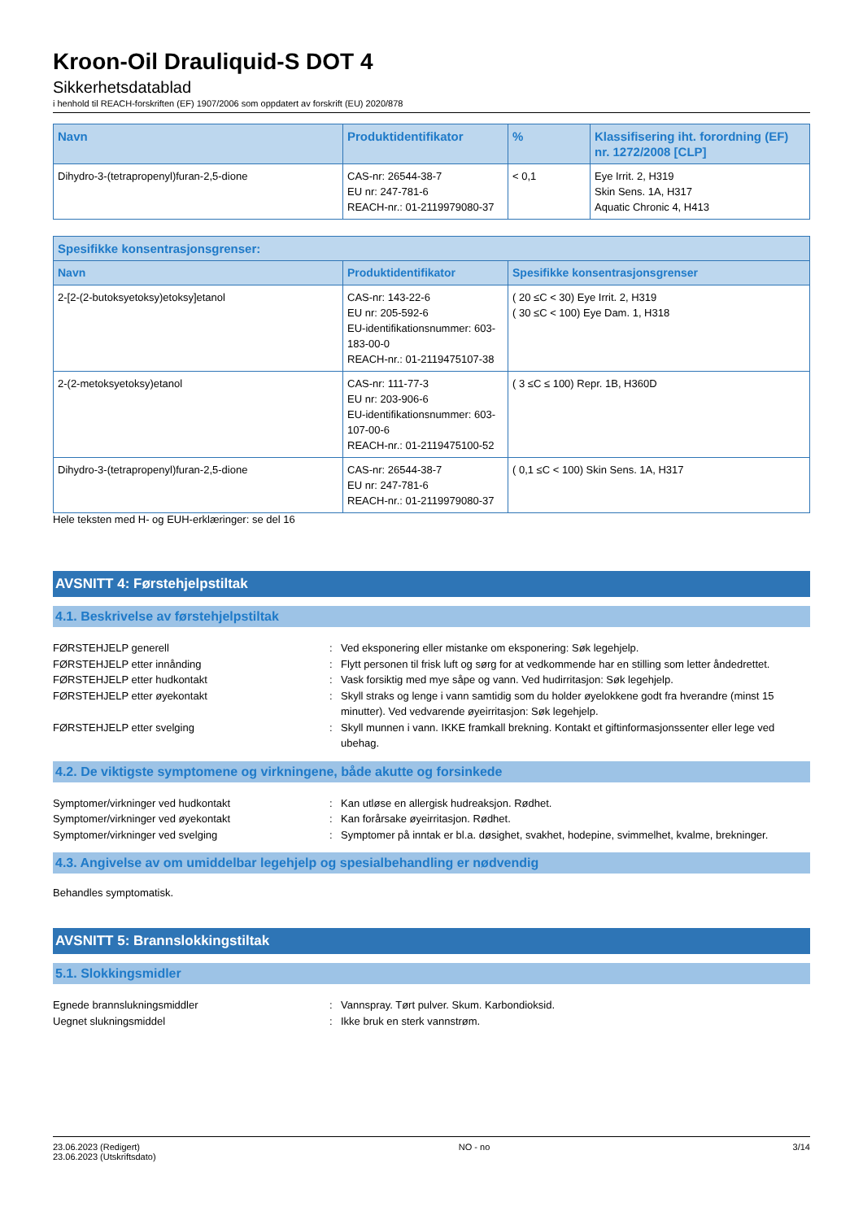Kroon-Oil Drauliquid-S DOT 4
Sikkerhetsdatablad
i henhold til REACH-forskriften (EF) 1907/2006 som oppdatert av forskrift (EU) 2020/878
| Navn | Produktidentifikator | % | Klassifisering iht. forordning (EF) nr. 1272/2008 [CLP] |
| --- | --- | --- | --- |
| Dihydro-3-(tetrapropenyl)furan-2,5-dione | CAS-nr: 26544-38-7 EU nr: 247-781-6 REACH-nr.: 01-2119979080-37 | < 0,1 | Eye Irrit. 2, H319 Skin Sens. 1A, H317 Aquatic Chronic 4, H413 |
| Spesifikke konsentrasjonsgrenser: | | |
| --- | --- | --- |
| Navn | Produktidentifikator | Spesifikke konsentrasjonsgrenser |
| 2-[2-(2-butoksyetoksy)etoksy]etanol | CAS-nr: 143-22-6 EU nr: 205-592-6 EU-identifikationsnummer: 603-183-00-0 REACH-nr.: 01-2119475107-38 | ( 20 ≤C < 30) Eye Irrit. 2, H319 ( 30 ≤C < 100) Eye Dam. 1, H318 |
| 2-(2-metoksyetoksy)etanol | CAS-nr: 111-77-3 EU nr: 203-906-6 EU-identifikationsnummer: 603-107-00-6 REACH-nr.: 01-2119475100-52 | ( 3 ≤C ≤ 100) Repr. 1B, H360D |
| Dihydro-3-(tetrapropenyl)furan-2,5-dione | CAS-nr: 26544-38-7 EU nr: 247-781-6 REACH-nr.: 01-2119979080-37 | ( 0,1 ≤C < 100) Skin Sens. 1A, H317 |
Hele teksten med H- og EUH-erklæringer: se del 16
AVSNITT 4: Førstehjelpstiltak
4.1. Beskrivelse av førstehjelpstiltak
FØRSTEHJELP generell : Ved eksponering eller mistanke om eksponering: Søk legehjelp.
FØRSTEHJELP etter innånding : Flytt personen til frisk luft og sørg for at vedkommende har en stilling som letter åndedrettet.
FØRSTEHJELP etter hudkontakt : Vask forsiktig med mye såpe og vann. Ved hudirritasjon: Søk legehjelp.
FØRSTEHJELP etter øyekontakt : Skyll straks og lenge i vann samtidig som du holder øyelokkene godt fra hverandre (minst 15 minutter). Ved vedvarende øyeirritasjon: Søk legehjelp.
FØRSTEHJELP etter svelging : Skyll munnen i vann. IKKE framkall brekning. Kontakt et giftinformasjonssenter eller lege ved ubehag.
4.2. De viktigste symptomene og virkningene, både akutte og forsinkede
Symptomer/virkninger ved hudkontakt : Kan utløse en allergisk hudreaksjon. Rødhet.
Symptomer/virkninger ved øyekontakt : Kan forårsake øyeirritasjon. Rødhet.
Symptomer/virkninger ved svelging : Symptomer på inntak er bl.a. døsighet, svakhet, hodepine, svimmelhet, kvalme, brekninger.
4.3. Angivelse av om umiddelbar legehjelp og spesialbehandling er nødvendig
Behandles symptomatisk.
AVSNITT 5: Brannslokkingstiltak
5.1. Slokkingsmidler
Egnede brannslukningsmiddler : Vannspray. Tørt pulver. Skum. Karbondioksid.
Uegnet slukningsmiddel : Ikke bruk en sterk vannstrøm.
23.06.2023 (Redigert)
23.06.2023 (Utskriftsdato)
NO - no 3/14